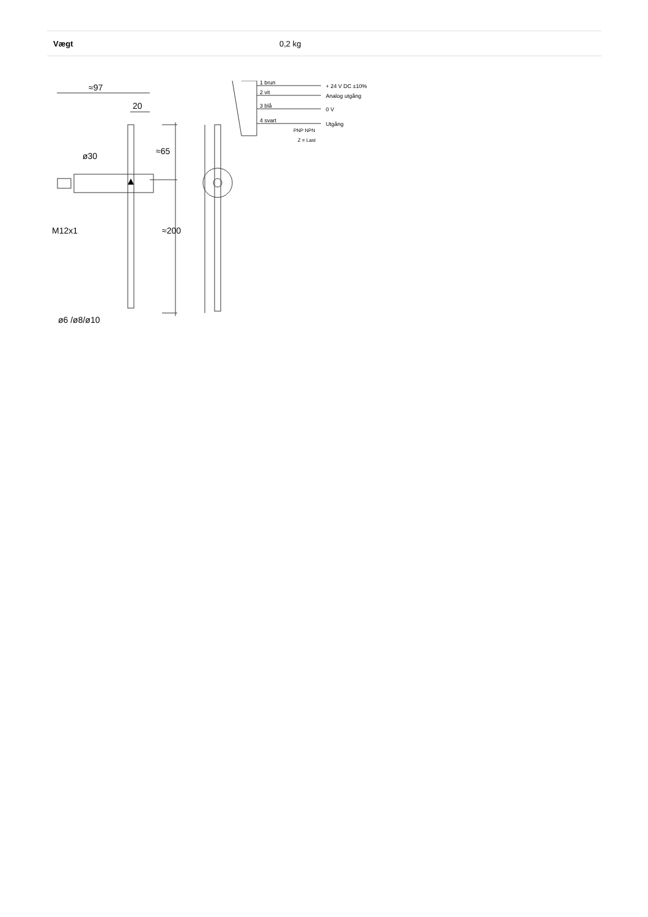| Vægt | 0,2 kg |
≈97
20
ø30
≈65
≈200
M12x1
ø6 /ø8/ø10
1 brun
2 vit
3 blå
4 svart
+ 24 V DC ±10%
Analog utgång
0 V
Utgång
PNP NPN
Z = Last